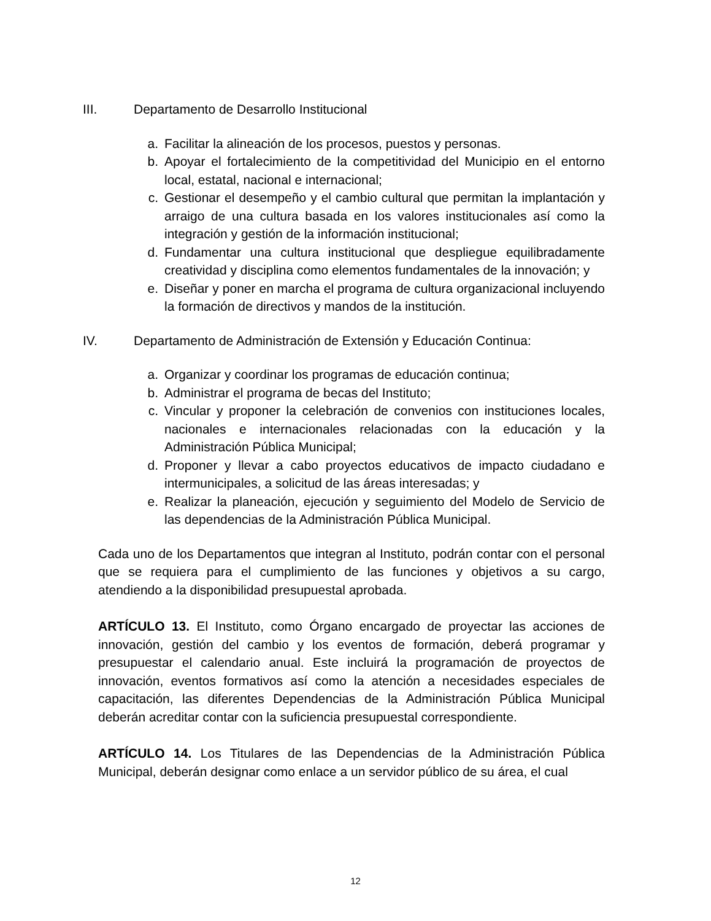III. Departamento de Desarrollo Institucional
a. Facilitar la alineación de los procesos, puestos y personas.
b. Apoyar el fortalecimiento de la competitividad del Municipio en el entorno local, estatal, nacional e internacional;
c. Gestionar el desempeño y el cambio cultural que permitan la implantación y arraigo de una cultura basada en los valores institucionales así como la integración y gestión de la información institucional;
d. Fundamentar una cultura institucional que despliegue equilibradamente creatividad y disciplina como elementos fundamentales de la innovación; y
e. Diseñar y poner en marcha el programa de cultura organizacional incluyendo la formación de directivos y mandos de la institución.
IV. Departamento de Administración de Extensión y Educación Continua:
a. Organizar y coordinar los programas de educación continua;
b. Administrar el programa de becas del Instituto;
c. Vincular y proponer la celebración de convenios con instituciones locales, nacionales e internacionales relacionadas con la educación y la Administración Pública Municipal;
d. Proponer y llevar a cabo proyectos educativos de impacto ciudadano e intermunicipales, a solicitud de las áreas interesadas; y
e. Realizar la planeación, ejecución y seguimiento del Modelo de Servicio de las dependencias de la Administración Pública Municipal.
Cada uno de los Departamentos que integran al Instituto, podrán contar con el personal que se requiera para el cumplimiento de las funciones y objetivos a su cargo, atendiendo a la disponibilidad presupuestal aprobada.
ARTÍCULO 13. El Instituto, como Órgano encargado de proyectar las acciones de innovación, gestión del cambio y los eventos de formación, deberá programar y presupuestar el calendario anual. Este incluirá la programación de proyectos de innovación, eventos formativos así como la atención a necesidades especiales de capacitación, las diferentes Dependencias de la Administración Pública Municipal deberán acreditar contar con la suficiencia presupuestal correspondiente.
ARTÍCULO 14. Los Titulares de las Dependencias de la Administración Pública Municipal, deberán designar como enlace a un servidor público de su área, el cual
12